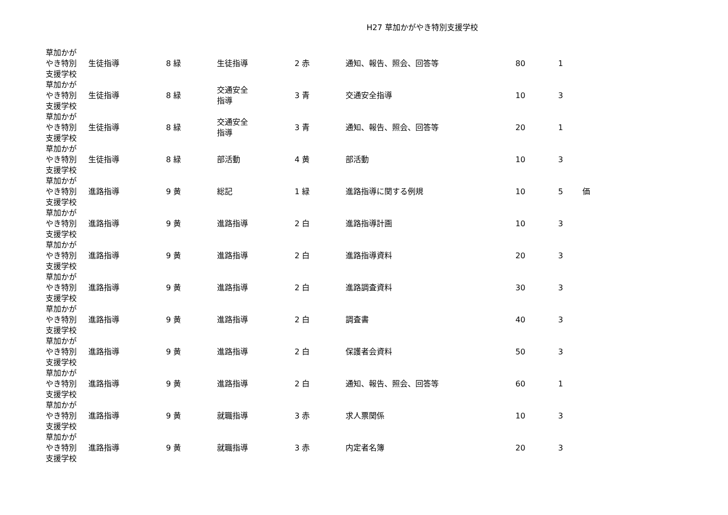H27 草加かがやき特別支援学校
| 草加かが やき特別 支援学校 | 生徒指導 | 8 緑 | 生徒指導 | 2 赤 | 通知、報告、照会、回答等 | 80 | 1 | |
| 草加かが やき特別 支援学校 | 生徒指導 | 8 緑 | 交通安全 指導 | 3 青 | 交通安全指導 | 10 | 3 | |
| 草加かが やき特別 支援学校 | 生徒指導 | 8 緑 | 交通安全 指導 | 3 青 | 通知、報告、照会、回答等 | 20 | 1 | |
| 草加かが やき特別 支援学校 | 生徒指導 | 8 緑 | 部活動 | 4 黄 | 部活動 | 10 | 3 | |
| 草加かが やき特別 支援学校 | 進路指導 | 9 黄 | 総記 | 1 緑 | 進路指導に関する例規 | 10 | 5 | 価 |
| 草加かが やき特別 支援学校 | 進路指導 | 9 黄 | 進路指導 | 2 白 | 進路指導計画 | 10 | 3 | |
| 草加かが やき特別 支援学校 | 進路指導 | 9 黄 | 進路指導 | 2 白 | 進路指導資料 | 20 | 3 | |
| 草加かが やき特別 支援学校 | 進路指導 | 9 黄 | 進路指導 | 2 白 | 進路調査資料 | 30 | 3 | |
| 草加かが やき特別 支援学校 | 進路指導 | 9 黄 | 進路指導 | 2 白 | 調査書 | 40 | 3 | |
| 草加かが やき特別 支援学校 | 進路指導 | 9 黄 | 進路指導 | 2 白 | 保護者会資料 | 50 | 3 | |
| 草加かが やき特別 支援学校 | 進路指導 | 9 黄 | 進路指導 | 2 白 | 通知、報告、照会、回答等 | 60 | 1 | |
| 草加かが やき特別 支援学校 | 進路指導 | 9 黄 | 就職指導 | 3 赤 | 求人票関係 | 10 | 3 | |
| 草加かが やき特別 支援学校 | 進路指導 | 9 黄 | 就職指導 | 3 赤 | 内定者名簿 | 20 | 3 | |